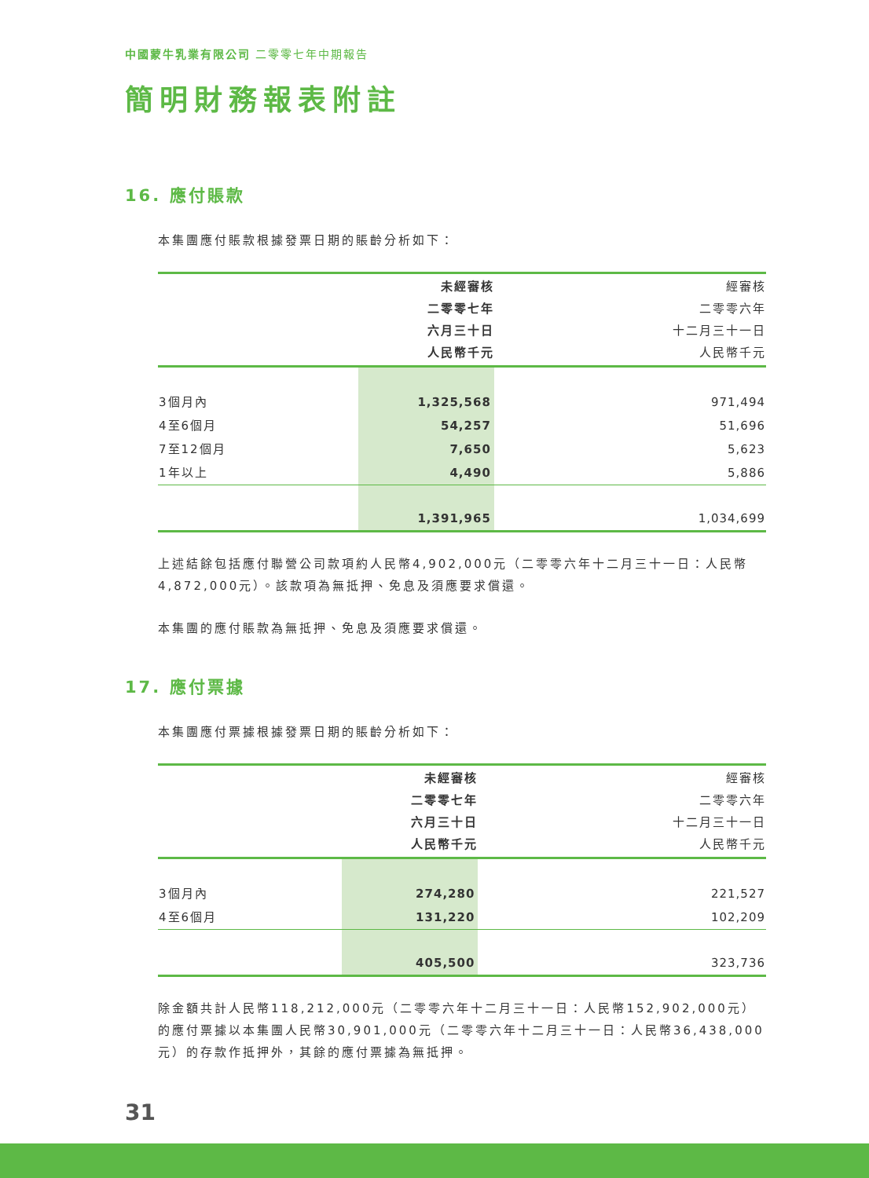中國蒙牛乳業有限公司 二零零七年中期報告
簡明財務報表附註
16. 應付賬款
本集團應付賬款根據發票日期的賬齡分析如下：
| | 未經審核 二零零七年 六月三十日 人民幣千元 | 經審核 二零零六年 十二月三十一日 人民幣千元 |
| --- | --- | --- |
| 3個月內 | 1,325,568 | 971,494 |
| 4至6個月 | 54,257 | 51,696 |
| 7至12個月 | 7,650 | 5,623 |
| 1年以上 | 4,490 | 5,886 |
| | 1,391,965 | 1,034,699 |
上述結餘包括應付聯營公司款項約人民幣4,902,000元（二零零六年十二月三十一日：人民幣4,872,000元）。該款項為無抵押、免息及須應要求償還。
本集團的應付賬款為無抵押、免息及須應要求償還。
17. 應付票據
本集團應付票據根據發票日期的賬齡分析如下：
| | 未經審核 二零零七年 六月三十日 人民幣千元 | 經審核 二零零六年 十二月三十一日 人民幣千元 |
| --- | --- | --- |
| 3個月內 | 274,280 | 221,527 |
| 4至6個月 | 131,220 | 102,209 |
| | 405,500 | 323,736 |
除金額共計人民幣118,212,000元（二零零六年十二月三十一日：人民幣152,902,000元）的應付票據以本集團人民幣30,901,000元（二零零六年十二月三十一日：人民幣36,438,000元）的存款作抵押外，其餘的應付票據為無抵押。
31